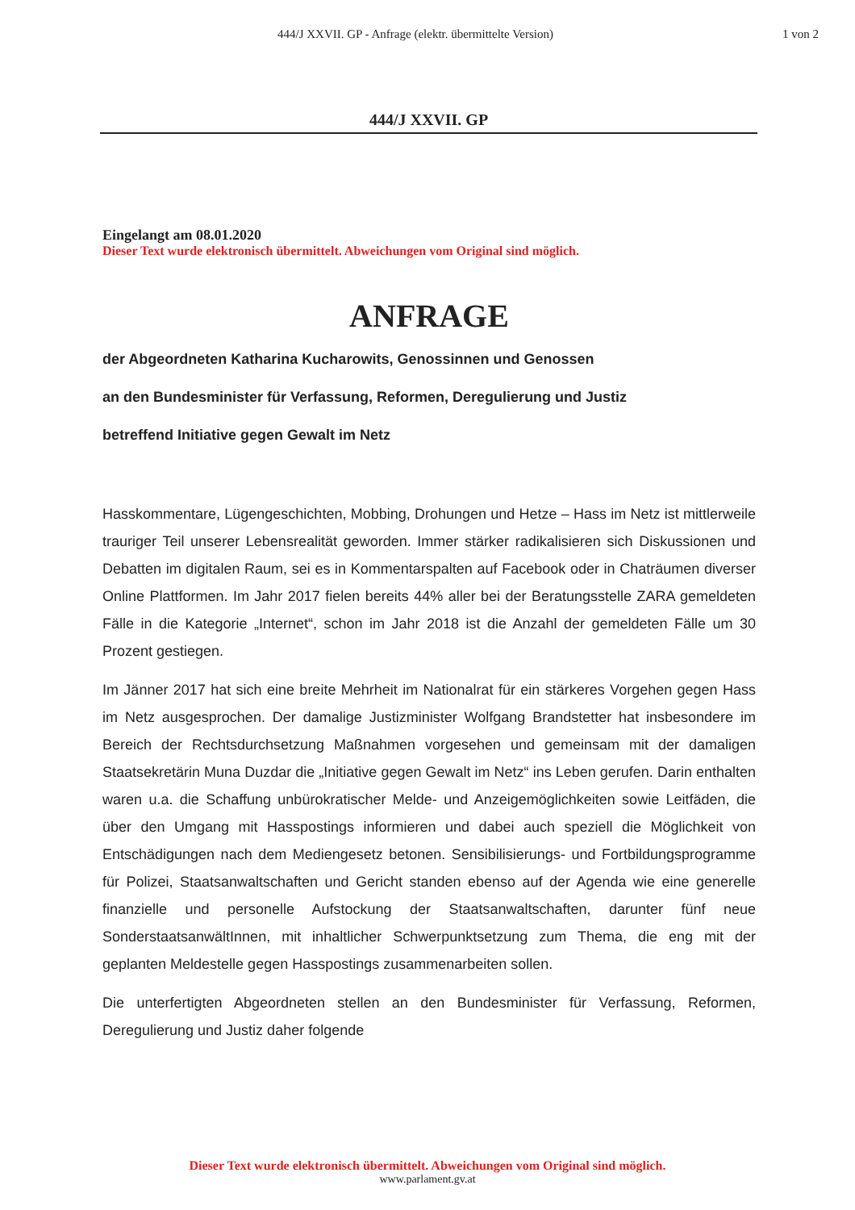444/J XXVII. GP - Anfrage (elektr. übermittelte Version)
1 von 2
444/J XXVII. GP
Eingelangt am 08.01.2020
Dieser Text wurde elektronisch übermittelt. Abweichungen vom Original sind möglich.
ANFRAGE
der Abgeordneten Katharina Kucharowits, Genossinnen und Genossen
an den Bundesminister für Verfassung, Reformen, Deregulierung und Justiz
betreffend Initiative gegen Gewalt im Netz
Hasskommentare, Lügengeschichten, Mobbing, Drohungen und Hetze – Hass im Netz ist mittlerweile trauriger Teil unserer Lebensrealität geworden. Immer stärker radikalisieren sich Diskussionen und Debatten im digitalen Raum, sei es in Kommentarspalten auf Facebook oder in Chaträumen diverser Online Plattformen. Im Jahr 2017 fielen bereits 44% aller bei der Beratungsstelle ZARA gemeldeten Fälle in die Kategorie „Internet“, schon im Jahr 2018 ist die Anzahl der gemeldeten Fälle um 30 Prozent gestiegen.
Im Jänner 2017 hat sich eine breite Mehrheit im Nationalrat für ein stärkeres Vorgehen gegen Hass im Netz ausgesprochen. Der damalige Justizminister Wolfgang Brandstetter hat insbesondere im Bereich der Rechtsdurchsetzung Maßnahmen vorgesehen und gemeinsam mit der damaligen Staatsekretärin Muna Duzdar die „Initiative gegen Gewalt im Netz“ ins Leben gerufen. Darin enthalten waren u.a. die Schaffung unbürokratischer Melde- und Anzeigemöglichkeiten sowie Leitfäden, die über den Umgang mit Hasspostings informieren und dabei auch speziell die Möglichkeit von Entschädigungen nach dem Mediengesetz betonen. Sensibilisierungs- und Fortbildungsprogramme für Polizei, Staatsanwaltschaften und Gericht standen ebenso auf der Agenda wie eine generelle finanzielle und personelle Aufstockung der Staatsanwaltschaften, darunter fünf neue SonderstaatsanwältInnen, mit inhaltlicher Schwerpunktsetzung zum Thema, die eng mit der geplanten Meldestelle gegen Hasspostings zusammenarbeiten sollen.
Die unterfertigten Abgeordneten stellen an den Bundesminister für Verfassung, Reformen, Deregulierung und Justiz daher folgende
Dieser Text wurde elektronisch übermittelt. Abweichungen vom Original sind möglich.
www.parlament.gv.at